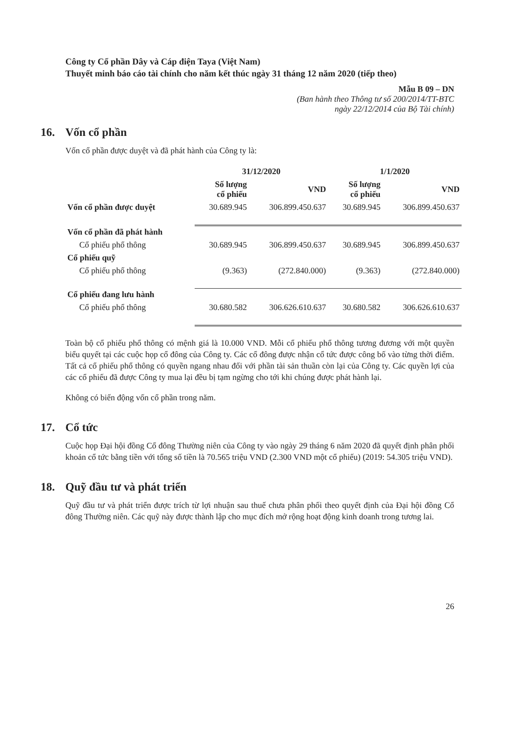Công ty Cổ phần Dây và Cáp điện Taya (Việt Nam)
Thuyết minh báo cáo tài chính cho năm kết thúc ngày 31 tháng 12 năm 2020 (tiếp theo)
Mẫu B 09 – DN
(Ban hành theo Thông tư số 200/2014/TT-BTC
ngày 22/12/2014 của Bộ Tài chính)
16. Vốn cổ phần
Vốn cổ phần được duyệt và đã phát hành của Công ty là:
| | 31/12/2020 | | 1/1/2020 | |
| --- | --- | --- | --- | --- |
| | Số lượng cổ phiếu | VND | Số lượng cổ phiếu | VND |
| Vốn cổ phần được duyệt | 30.689.945 | 306.899.450.637 | 30.689.945 | 306.899.450.637 |
| Vốn cổ phần đã phát hành | | | | |
| Cổ phiếu phổ thông | 30.689.945 | 306.899.450.637 | 30.689.945 | 306.899.450.637 |
| Cổ phiếu quỹ | | | | |
| Cổ phiếu phổ thông | (9.363) | (272.840.000) | (9.363) | (272.840.000) |
| Cổ phiếu đang lưu hành | | | | |
| Cổ phiếu phổ thông | 30.680.582 | 306.626.610.637 | 30.680.582 | 306.626.610.637 |
Toàn bộ cổ phiếu phổ thông có mệnh giá là 10.000 VND. Mỗi cổ phiếu phổ thông tương đương với một quyền biểu quyết tại các cuộc họp cổ đông của Công ty. Các cổ đông được nhận cổ tức được công bố vào từng thời điểm. Tất cả cổ phiếu phổ thông có quyền ngang nhau đối với phần tài sản thuần còn lại của Công ty. Các quyền lợi của các cổ phiếu đã được Công ty mua lại đều bị tạm ngừng cho tới khi chúng được phát hành lại.
Không có biến động vốn cổ phần trong năm.
17. Cổ tức
Cuộc họp Đại hội đồng Cổ đông Thường niên của Công ty vào ngày 29 tháng 6 năm 2020 đã quyết định phân phối khoản cổ tức bằng tiền với tổng số tiền là 70.565 triệu VND (2.300 VND một cổ phiếu) (2019: 54.305 triệu VND).
18. Quỹ đầu tư và phát triển
Quỹ đầu tư và phát triển được trích từ lợi nhuận sau thuế chưa phân phối theo quyết định của Đại hội đồng Cổ đông Thường niên. Các quỹ này được thành lập cho mục đích mở rộng hoạt động kinh doanh trong tương lai.
26